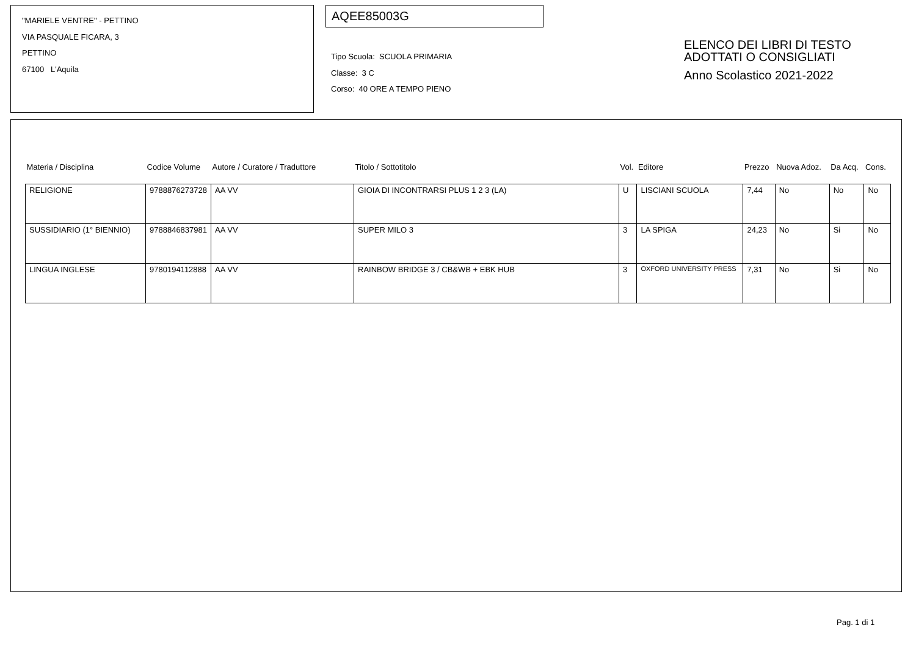"MARIELE VENTRE" - PETTINO
VIA PASQUALE FICARA, 3
PETTINO
67100 L'Aquila
AQEE85003G
Tipo Scuola: SCUOLA PRIMARIA
Classe: 3 C
Corso: 40 ORE A TEMPO PIENO
ELENCO DEI LIBRI DI TESTO
ADOTTATI O CONSIGLIATI
Anno Scolastico 2021-2022
| Materia / Disciplina | Codice Volume | Autore / Curatore / Traduttore | Titolo / Sottotitolo | Vol. | Editore | Prezzo | Nuova Adoz. | Da Acq. | Cons. |
| --- | --- | --- | --- | --- | --- | --- | --- | --- | --- |
| RELIGIONE | 9788876273728 | AA VV | GIOIA DI INCONTRARSI PLUS 1 2 3 (LA) | U | LISCIANI SCUOLA | 7,44 | No | No | No |
| SUSSIDIARIO (1° BIENNIO) | 9788846837981 | AA VV | SUPER MILO 3 | 3 | LA SPIGA | 24,23 | No | Si | No |
| LINGUA INGLESE | 9780194112888 | AA VV | RAINBOW BRIDGE 3 / CB&WB + EBK HUB | 3 | OXFORD UNIVERSITY PRESS | 7,31 | No | Si | No |
Pag. 1 di 1